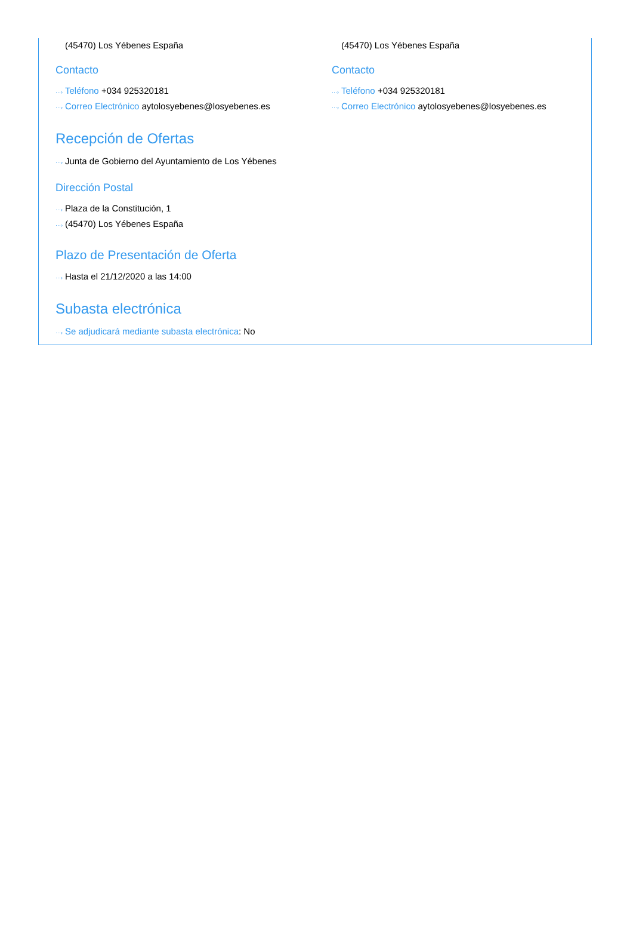(45470) Los Yébenes España
Contacto
···› Teléfono +034 925320181
···› Correo Electrónico aytolosyebenes@losyebenes.es
(45470) Los Yébenes España
Contacto
···› Teléfono +034 925320181
···› Correo Electrónico aytolosyebenes@losyebenes.es
Recepción de Ofertas
···› Junta de Gobierno del Ayuntamiento de Los Yébenes
Dirección Postal
···› Plaza de la Constitución, 1
···› (45470) Los Yébenes España
Plazo de Presentación de Oferta
···› Hasta el 21/12/2020 a las 14:00
Subasta electrónica
···› Se adjudicará mediante subasta electrónica: No